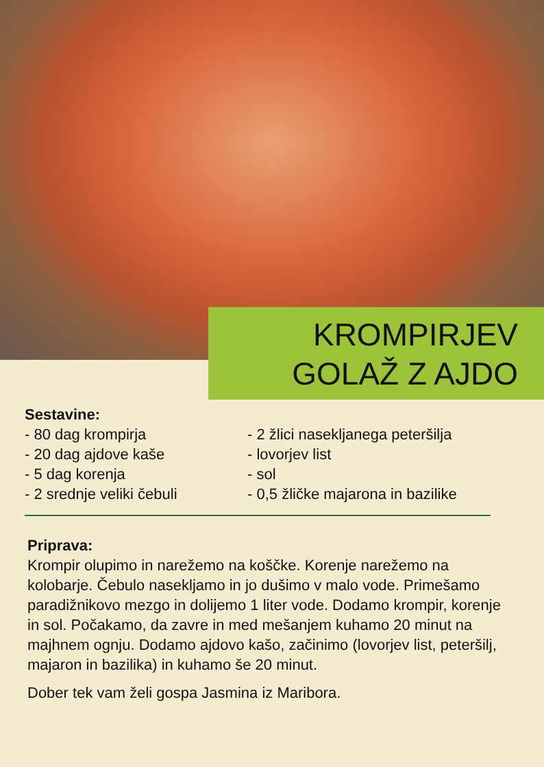KROMPIRJEV
GOLAŽ Z AJDO
Sestavine:
- 80 dag krompirja
- 20 dag ajdove kaše
- 5 dag korenja
- 2 srednje veliki čebuli
- 2 žlici nasekljanega peteršilja
- lovorjev list
- sol
- 0,5 žličke majarona in bazilike
Priprava:
Krompir olupimo in narežemo na koščke. Korenje narežemo na kolobarje. Čebulo nasekljamo in jo dušimo v malo vode. Primešamo paradižnikovo mezgo in dolijemo 1 liter vode. Dodamo krompir, korenje in sol. Počakamo, da zavre in med mešanjem kuhamo 20 minut na majhnem ognju. Dodamo ajdovo kašo, začinimo (lovorjev list, peteršilj, majaron in bazilika) in kuhamo še 20 minut.
Dober tek vam želi gospa Jasmina iz Maribora.